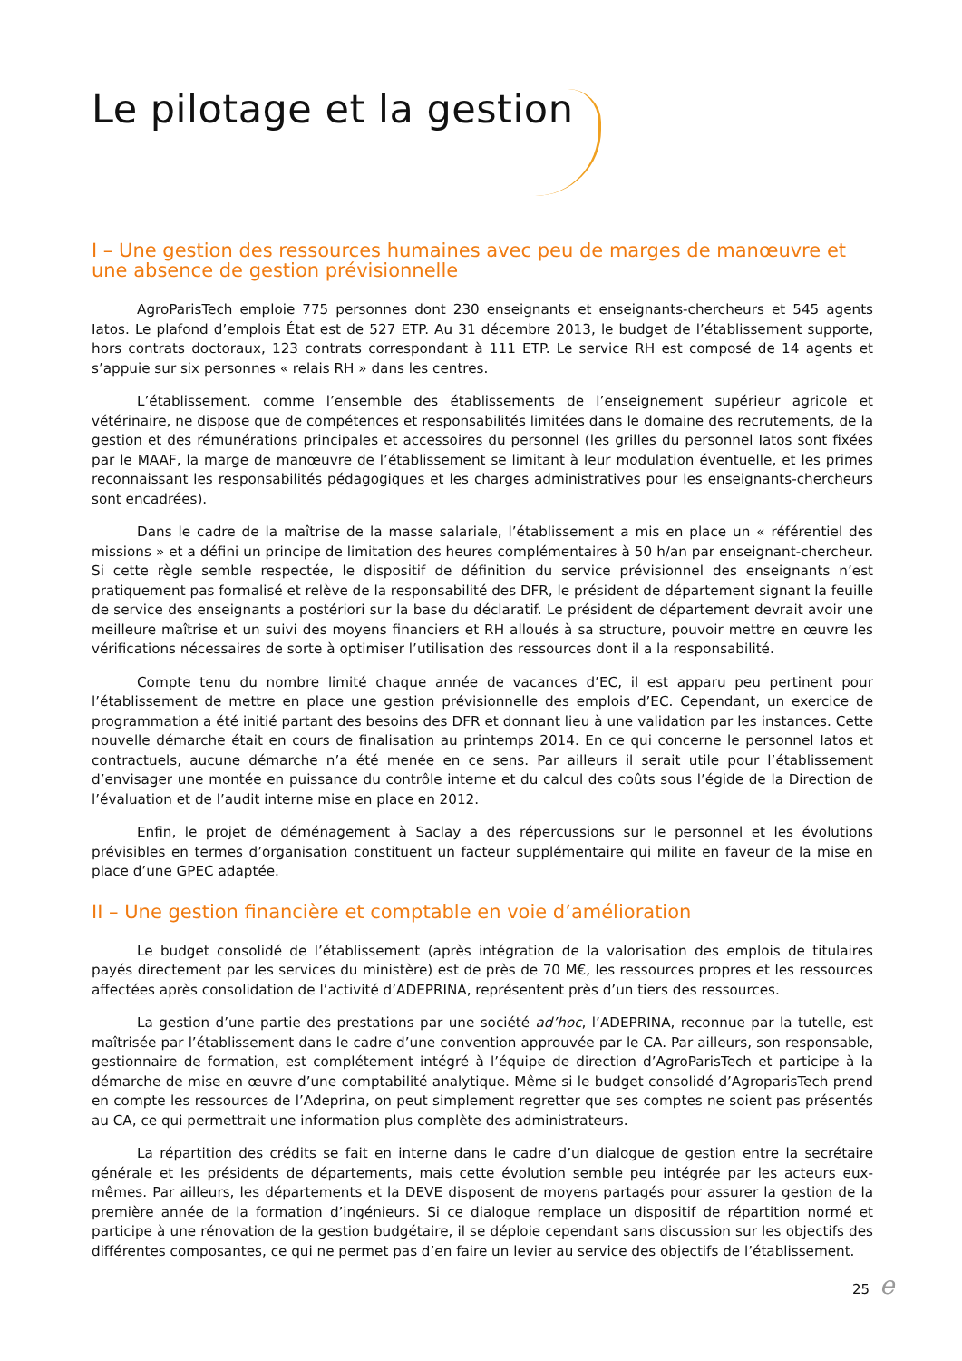Le pilotage et la gestion
I – Une gestion des ressources humaines avec peu de marges de manœuvre et une absence de gestion prévisionnelle
AgroParisTech emploie 775 personnes dont 230 enseignants et enseignants-chercheurs et 545 agents Iatos. Le plafond d’emplois État est de 527 ETP. Au 31 décembre 2013, le budget de l’établissement supporte, hors contrats doctoraux, 123 contrats correspondant à 111 ETP. Le service RH est composé de 14 agents et s’appuie sur six personnes « relais RH » dans les centres.
L’établissement, comme l’ensemble des établissements de l’enseignement supérieur agricole et vétérinaire, ne dispose que de compétences et responsabilités limitées dans le domaine des recrutements, de la gestion et des rémunérations principales et accessoires du personnel (les grilles du personnel Iatos sont fixées par le MAAF, la marge de manœuvre de l’établissement se limitant à leur modulation éventuelle, et les primes reconnaissant les responsabilités pédagogiques et les charges administratives pour les enseignants-chercheurs sont encadrées).
Dans le cadre de la maîtrise de la masse salariale, l’établissement a mis en place un « référentiel des missions » et a défini un principe de limitation des heures complémentaires à 50 h/an par enseignant-chercheur. Si cette règle semble respectée, le dispositif de définition du service prévisionnel des enseignants n’est pratiquement pas formalisé et relève de la responsabilité des DFR, le président de département signant la feuille de service des enseignants a postériori sur la base du déclaratif. Le président de département devrait avoir une meilleure maîtrise et un suivi des moyens financiers et RH alloués à sa structure, pouvoir mettre en œuvre les vérifications nécessaires de sorte à optimiser l’utilisation des ressources dont il a la responsabilité.
Compte tenu du nombre limité chaque année de vacances d’EC, il est apparu peu pertinent pour l’établissement de mettre en place une gestion prévisionnelle des emplois d’EC. Cependant, un exercice de programmation a été initié partant des besoins des DFR et donnant lieu à une validation par les instances. Cette nouvelle démarche était en cours de finalisation au printemps 2014. En ce qui concerne le personnel Iatos et contractuels, aucune démarche n’a été menée en ce sens. Par ailleurs il serait utile pour l’établissement d’envisager une montée en puissance du contrôle interne et du calcul des coûts sous l’égide de la Direction de l’évaluation et de l’audit interne mise en place en 2012.
Enfin, le projet de déménagement à Saclay a des répercussions sur le personnel et les évolutions prévisibles en termes d’organisation constituent un facteur supplémentaire qui milite en faveur de la mise en place d’une GPEC adaptée.
II – Une gestion financière et comptable en voie d’amélioration
Le budget consolidé de l’établissement (après intégration de la valorisation des emplois de titulaires payés directement par les services du ministère) est de près de 70 M€, les ressources propres et les ressources affectées après consolidation de l’activité d’ADEPRINA, représentent près d’un tiers des ressources.
La gestion d’une partie des prestations par une société ad’hoc, l’ADEPRINA, reconnue par la tutelle, est maîtrisée par l’établissement dans le cadre d’une convention approuvée par le CA. Par ailleurs, son responsable, gestionnaire de formation, est complétement intégré à l’équipe de direction d’AgroParisTech et participe à la démarche de mise en œuvre d’une comptabilité analytique. Même si le budget consolidé d’AgroparisTech prend en compte les ressources de l’Adeprina, on peut simplement regretter que ses comptes ne soient pas présentés au CA, ce qui permettrait une information plus complète des administrateurs.
La répartition des crédits se fait en interne dans le cadre d’un dialogue de gestion entre la secrétaire générale et les présidents de départements, mais cette évolution semble peu intégrée par les acteurs eux-mêmes. Par ailleurs, les départements et la DEVE disposent de moyens partagés pour assurer la gestion de la première année de la formation d’ingénieurs. Si ce dialogue remplace un dispositif de répartition normé et participe à une rénovation de la gestion budgétaire, il se déploie cependant sans discussion sur les objectifs des différentes composantes, ce qui ne permet pas d’en faire un levier au service des objectifs de l’établissement.
25 e